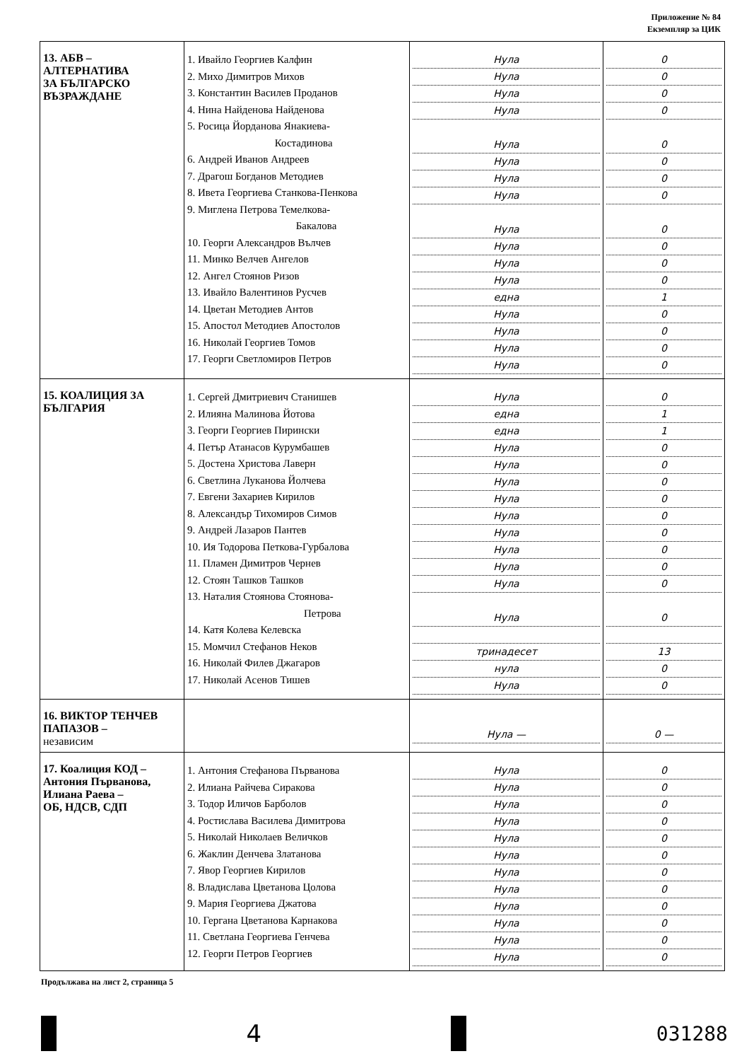Приложение № 84
Екземпляр за ЦИК
| 13. АБВ – АЛТЕРНАТИВА ЗА БЪЛГАРСКО ВЪЗРАЖДАНЕ | 1. Ивайло Георгиев Калфин 2. Михо Димитров Михов 3. Константин Василев Проданов 4. Нина Найденова Найденова 5. Росица Йорданова Янакиева- Костадинова 6. Андрей Иванов Андреев 7. Драгош Богданов Методиев 8. Ивета Георгиева Станкова-Пенкова 9. Миглена Петрова Темелкова- Бакалова 10. Георги Александров Вълчев 11. Минко Велчев Ангелов 12. Ангел Стоянов Ризов 13. Ивайло Валентинов Русчев 14. Цветан Методиев Антов 15. Апостол Методиев Апостолов 16. Николай Георгиев Томов 17. Георги Светломиров Петров | Нула Нула Нула Нула Нула Нула Нула Нула Нула Нула Нула Нула една Нула Нула Нула Нула | 0 0 0 0 0 0 0 0 0 0 0 0 1 0 0 0 0 |
| 15. КОАЛИЦИЯ ЗА БЪЛГАРИЯ | 1. Сергей Дмитриевич Станишев 2. Илияна Малинова Йотова 3. Георги Георгиев Пирински 4. Петър Атанасов Курумбашев 5. Достена Христова Лаверн 6. Светлина Луканова Йолчева 7. Евгени Захариев Кирилов 8. Александър Тихомиров Симов 9. Андрей Лазаров Пантев 10. Ия Тодорова Петкова-Гурбалова 11. Пламен Димитров Чернев 12. Стоян Ташков Ташков 13. Наталия Стоянова Стоянова- Петрова 14. Катя Колева Келевска 15. Момчил Стефанов Неков 16. Николай Филев Джагаров 17. Николай Асенов Тишев | Нула една една Нула Нула Нула Нула Нула Нула Нула Нула Нула Нула тринадесет нула Нула | 0 1 1 0 0 0 0 0 0 0 0 0 0 13 0 0 |
| 16. ВИКТОР ТЕНЧЕВ ПАПАЗОВ – независим | | Нула — | 0 — |
| 17. Коалиция КОД – Антония Първанова, Илиана Раева – ОБ, НДСВ, СДП | 1. Антония Стефанова Първанова 2. Илиана Райчева Сиракова 3. Тодор Иличов Барболов 4. Ростислава Василева Димитрова 5. Николай Николаев Величков 6. Жаклин Денчева Златанова 7. Явор Георгиев Кирилов 8. Владислава Цветанова Цолова 9. Мария Георгиева Джатова 10. Гергана Цветанова Карнакова 11. Светлана Георгиева Генчева 12. Георги Петров Георгиев | Нула Нула Нула Нула Нула Нула Нула Нула Нула Нула Нула Нула | 0 0 0 0 0 0 0 0 0 0 0 0 |
Продължава на лист 2, страница 5
4
031288